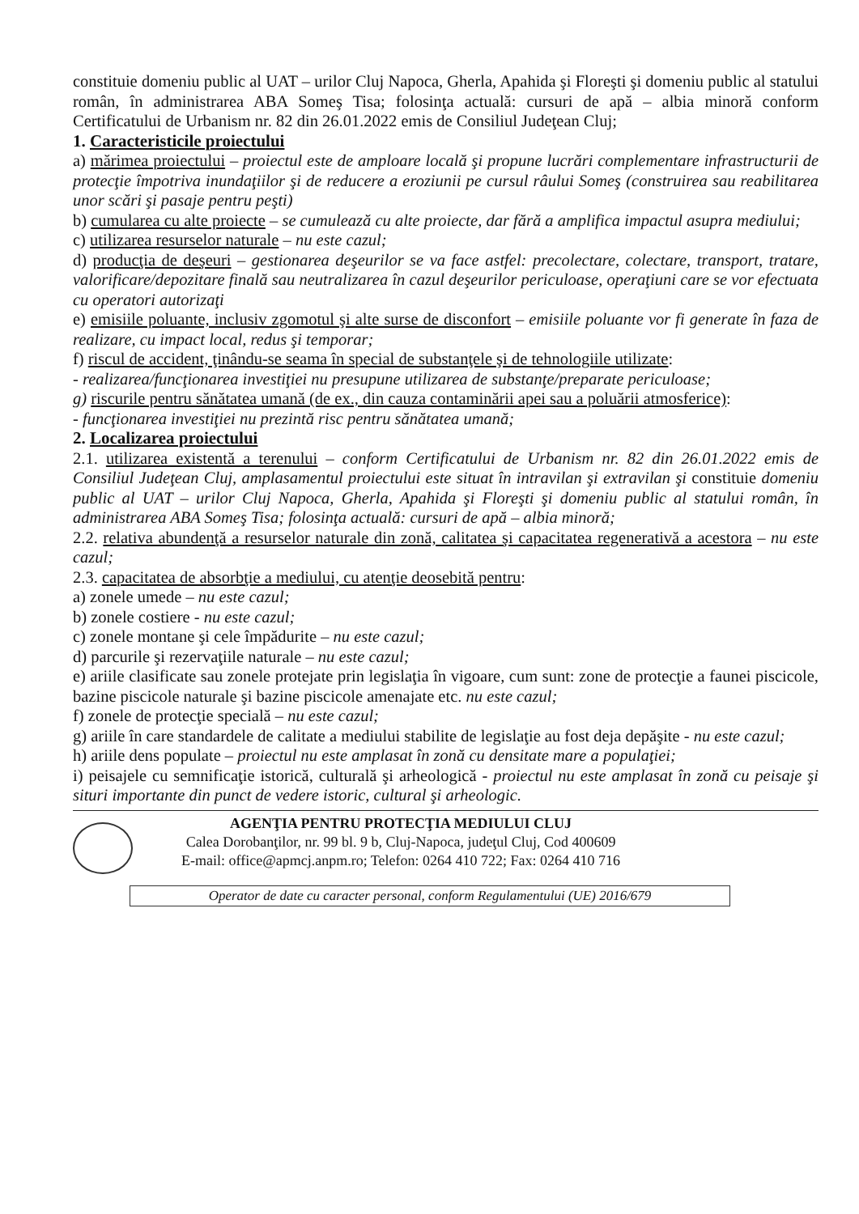constituie domeniu public al UAT – urilor Cluj Napoca, Gherla, Apahida şi Floreşti şi domeniu public al statului român, în administrarea ABA Someş Tisa; folosinţa actuală: cursuri de apă – albia minoră conform Certificatului de Urbanism nr. 82 din 26.01.2022 emis de Consiliul Judeţean Cluj;
1. Caracteristicile proiectului
a) mărimea proiectului – proiectul este de amploare locală şi propune lucrări complementare infrastructurii de protecţie împotriva inundaţiilor şi de reducere a eroziunii pe cursul râului Someş (construirea sau reabilitarea unor scări şi pasaje pentru peşti)
b) cumularea cu alte proiecte – se cumulează cu alte proiecte, dar fără a amplifica impactul asupra mediului;
c) utilizarea resurselor naturale – nu este cazul;
d) producţia de deşeuri – gestionarea deşeurilor se va face astfel: precolectare, colectare, transport, tratare, valorificare/depozitare finală sau neutralizarea în cazul deşeurilor periculoase, operaţiuni care se vor efectuata cu operatori autorizaţi
e) emisiile poluante, inclusiv zgomotul şi alte surse de disconfort – emisiile poluante vor fi generate în faza de realizare, cu impact local, redus şi temporar;
f) riscul de accident, ţinându-se seama în special de substanţele şi de tehnologiile utilizate:
- realizarea/funcţionarea investiţiei nu presupune utilizarea de substanţe/preparate periculoase;
g) riscurile pentru sănătatea umană (de ex., din cauza contaminării apei sau a poluării atmosferice):
- funcţionarea investiţiei nu prezintă risc pentru sănătatea umană;
2. Localizarea proiectului
2.1. utilizarea existentă a terenului – conform Certificatului de Urbanism nr. 82 din 26.01.2022 emis de Consiliul Judeţean Cluj, amplasamentul proiectului este situat în intravilan şi extravilan şi constituie domeniu public al UAT – urilor Cluj Napoca, Gherla, Apahida şi Floreşti şi domeniu public al statului român, în administrarea ABA Someş Tisa; folosinţa actuală: cursuri de apă – albia minoră;
2.2. relativa abundenţă a resurselor naturale din zonă, calitatea şi capacitatea regenerativă a acestora – nu este cazul;
2.3. capacitatea de absorbţie a mediului, cu atenţie deosebită pentru:
a) zonele umede – nu este cazul;
b) zonele costiere - nu este cazul;
c) zonele montane şi cele împădurite – nu este cazul;
d) parcurile şi rezervaţiile naturale – nu este cazul;
e) ariile clasificate sau zonele protejate prin legislaţia în vigoare, cum sunt: zone de protecţie a faunei piscicole, bazine piscicole naturale şi bazine piscicole amenajate etc. nu este cazul;
f) zonele de protecţie specială – nu este cazul;
g) ariile în care standardele de calitate a mediului stabilite de legislaţie au fost deja depăşite - nu este cazul;
h) ariile dens populate – proiectul nu este amplasat în zonă cu densitate mare a populaţiei;
i) peisajele cu semnificaţie istorică, culturală şi arheologică - proiectul nu este amplasat în zonă cu peisaje şi situri importante din punct de vedere istoric, cultural şi arheologic.
AGENŢIA PENTRU PROTECŢIA MEDIULUI CLUJ
Calea Dorobanţilor, nr. 99 bl. 9 b, Cluj-Napoca, judeţul Cluj, Cod 400609
E-mail: office@apmcj.anpm.ro; Telefon: 0264 410 722; Fax: 0264 410 716
Operator de date cu caracter personal, conform Regulamentului (UE) 2016/679